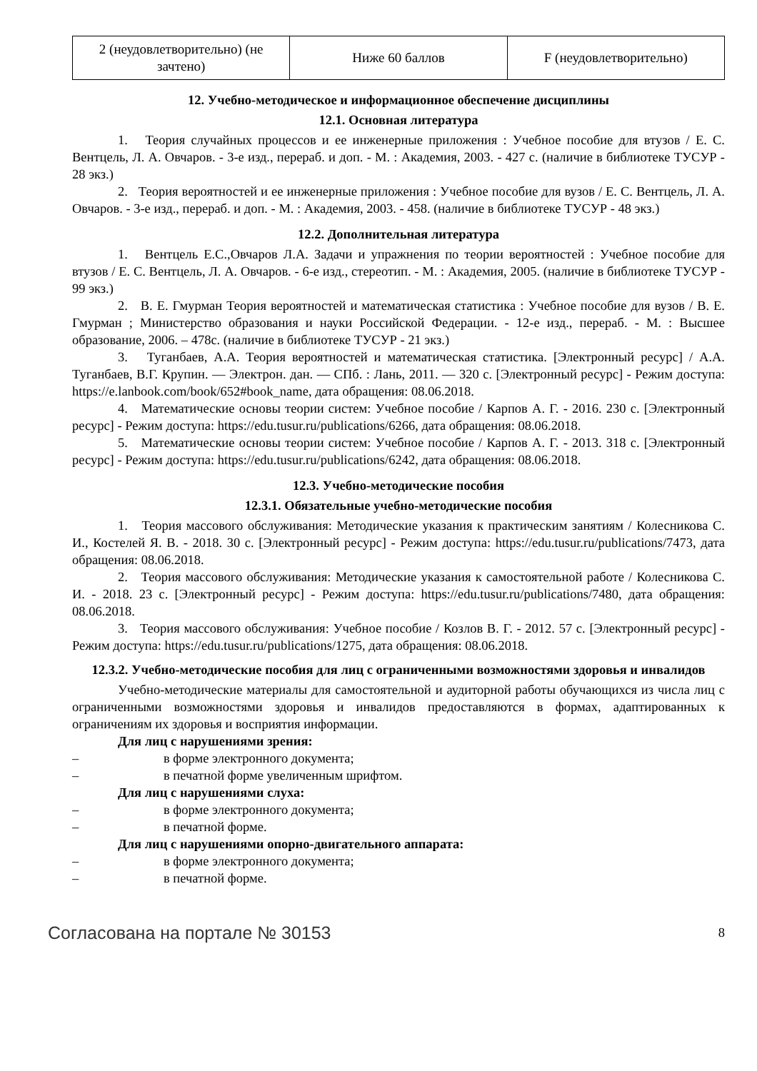| 2 (неудовлетворительно) (не зачтено) | Ниже 60 баллов | F (неудовлетворительно) |
12. Учебно-методическое и информационное обеспечение дисциплины
12.1. Основная литература
1. Теория случайных процессов и ее инженерные приложения : Учебное пособие для втузов / Е. С. Вентцель, Л. А. Овчаров. - 3-е изд., перераб. и доп. - М. : Академия, 2003. - 427 с. (наличие в библиотеке ТУСУР - 28 экз.)
2. Теория вероятностей и ее инженерные приложения : Учебное пособие для вузов / Е. С. Вентцель, Л. А. Овчаров. - 3-е изд., перераб. и доп. - М. : Академия, 2003. - 458. (наличие в библиотеке ТУСУР - 48 экз.)
12.2. Дополнительная литература
1. Вентцель Е.С.,Овчаров Л.А. Задачи и упражнения по теории вероятностей : Учебное пособие для втузов / Е. С. Вентцель, Л. А. Овчаров. - 6-е изд., стереотип. - М. : Академия, 2005. (наличие в библиотеке ТУСУР - 99 экз.)
2. В. Е. Гмурман Теория вероятностей и математическая статистика : Учебное пособие для вузов / В. Е. Гмурман ; Министерство образования и науки Российской Федерации. - 12-е изд., перераб. - М. : Высшее образование, 2006. – 478с. (наличие в библиотеке ТУСУР - 21 экз.)
3. Туганбаев, А.А. Теория вероятностей и математическая статистика. [Электронный ресурс] / А.А. Туганбаев, В.Г. Крупин. — Электрон. дан. — СПб. : Лань, 2011. — 320 с. [Электронный ресурс] - Режим доступа: https://e.lanbook.com/book/652#book_name, дата обращения: 08.06.2018.
4. Математические основы теории систем: Учебное пособие / Карпов А. Г. - 2016. 230 с. [Электронный ресурс] - Режим доступа: https://edu.tusur.ru/publications/6266, дата обращения: 08.06.2018.
5. Математические основы теории систем: Учебное пособие / Карпов А. Г. - 2013. 318 с. [Электронный ресурс] - Режим доступа: https://edu.tusur.ru/publications/6242, дата обращения: 08.06.2018.
12.3. Учебно-методические пособия
12.3.1. Обязательные учебно-методические пособия
1. Теория массового обслуживания: Методические указания к практическим занятиям / Колесникова С. И., Костелей Я. В. - 2018. 30 с. [Электронный ресурс] - Режим доступа: https://edu.tusur.ru/publications/7473, дата обращения: 08.06.2018.
2. Теория массового обслуживания: Методические указания к самостоятельной работе / Колесникова С. И. - 2018. 23 с. [Электронный ресурс] - Режим доступа: https://edu.tusur.ru/publications/7480, дата обращения: 08.06.2018.
3. Теория массового обслуживания: Учебное пособие / Козлов В. Г. - 2012. 57 с. [Электронный ресурс] - Режим доступа: https://edu.tusur.ru/publications/1275, дата обращения: 08.06.2018.
12.3.2. Учебно-методические пособия для лиц с ограниченными возможностями здоровья и инвалидов
Учебно-методические материалы для самостоятельной и аудиторной работы обучающихся из числа лиц с ограниченными возможностями здоровья и инвалидов предоставляются в формах, адаптированных к ограничениям их здоровья и восприятия информации.
Для лиц с нарушениями зрения:
– в форме электронного документа;
– в печатной форме увеличенным шрифтом.
Для лиц с нарушениями слуха:
– в форме электронного документа;
– в печатной форме.
Для лиц с нарушениями опорно-двигательного аппарата:
– в форме электронного документа;
– в печатной форме.
Согласована на портале № 30153 8